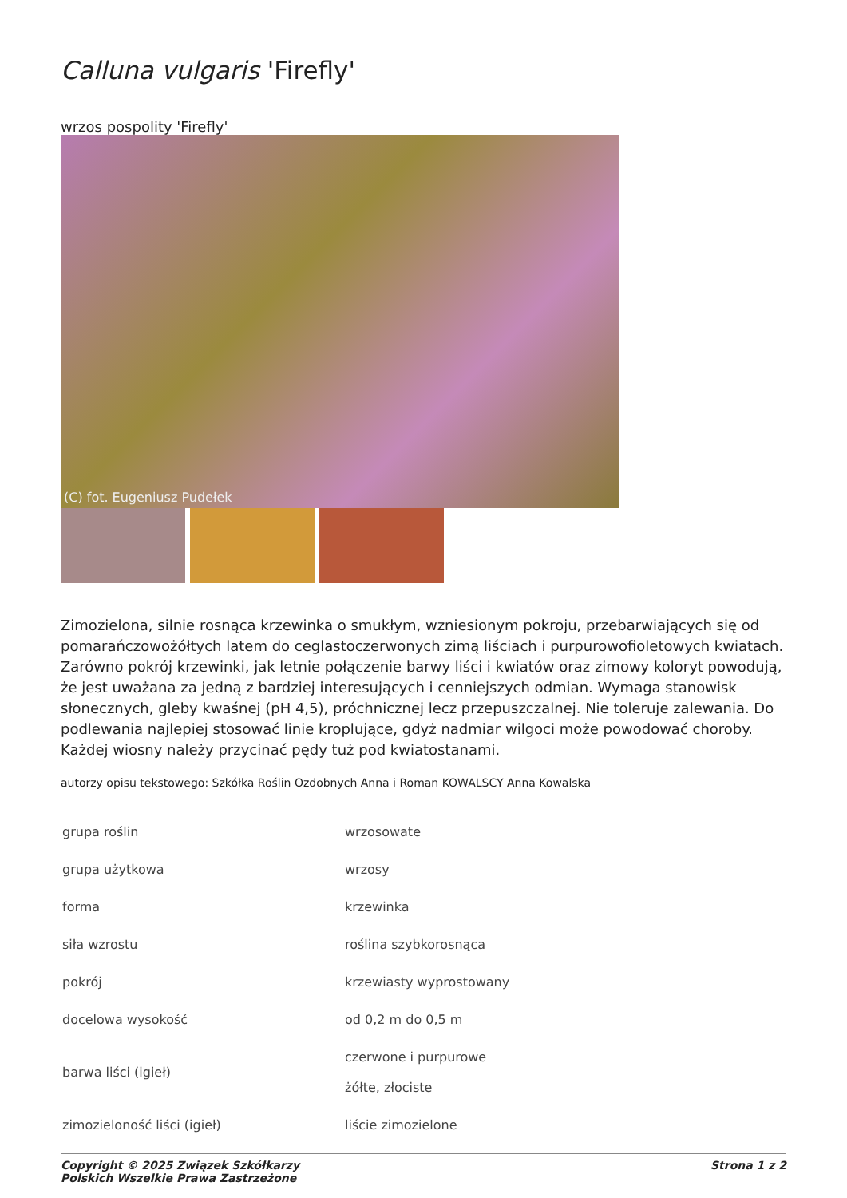Calluna vulgaris 'Firefly'
wrzos pospolity 'Firefly'
(C) fot. Eugeniusz Pudełek
Zimozielona, silnie rosnąca krzewinka o smukłym, wzniesionym pokroju, przebarwiających się od pomarańczowożółtych latem do ceglastoczerwonych zimą liściach i purpurowofioletowych kwiatach. Zarówno pokrój krzewinki, jak letnie połączenie barwy liści i kwiatów oraz zimowy koloryt powodują, że jest uważana za jedną z bardziej interesujących i cenniejszych odmian. Wymaga stanowisk słonecznych, gleby kwaśnej (pH 4,5), próchnicznej lecz przepuszczalnej. Nie toleruje zalewania. Do podlewania najlepiej stosować linie kroplujące, gdyż nadmiar wilgoci może powodować choroby. Każdej wiosny należy przycinać pędy tuż pod kwiatostanami.
autorzy opisu tekstowego: Szkółka Roślin Ozdobnych Anna i Roman KOWALSCY Anna Kowalska
| grupa roślin | wrzosowate |
| grupa użytkowa | wrzosy |
| forma | krzewinka |
| siła wzrostu | roślina szybkorosnąca |
| pokrój | krzewiasty wyprostowany |
| docelowa wysokość | od 0,2 m do 0,5 m |
| barwa liści (igieł) | czerwone i purpurowe żółte, złociste |
| zimozieloność liści (igieł) | liście zimozielone |
Copyright © 2025 Związek Szkółkarzy
Polskich Wszelkie Prawa Zastrzeżone
Strona 1 z 2